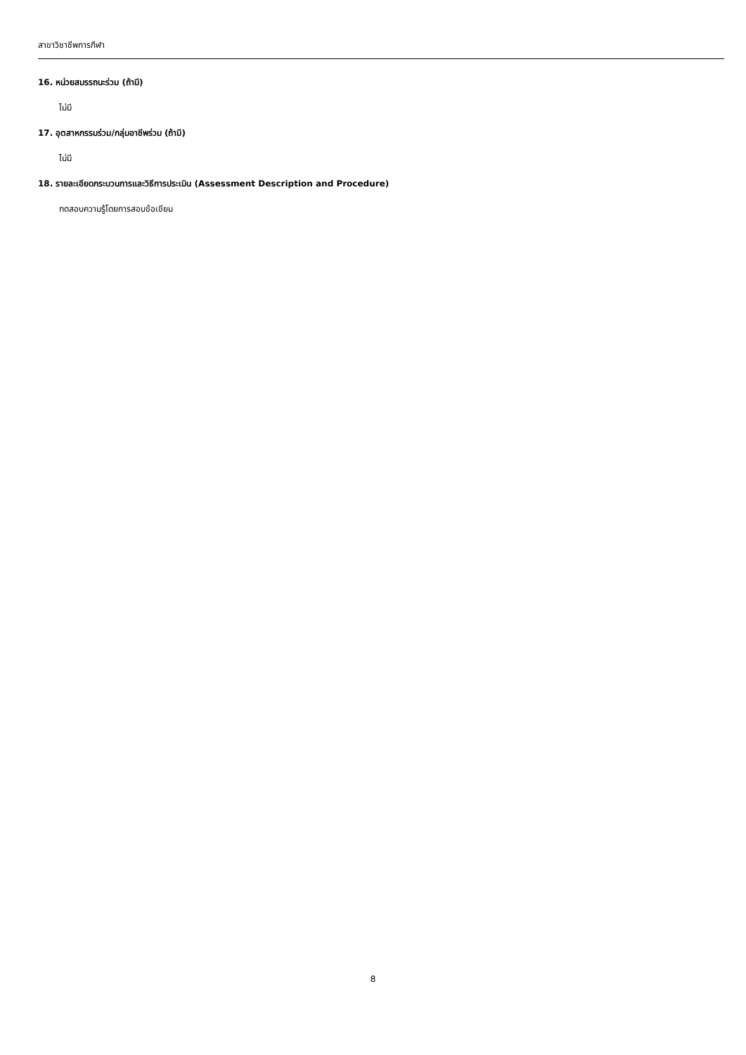สาขาวิชาชีพการกีฬา
16. หน่วยสมรรถนะร่วม (ถ้ามี)
ไม่มี
17. อุตสาหกรรมร่วม/กลุ่มอาชีพร่วม (ถ้ามี)
ไม่มี
18. รายละเอียดกระบวนการและวิธีการประเมิน (Assessment Description and Procedure)
ทดสอบความรู้โดยการสอบข้อเขียน
8